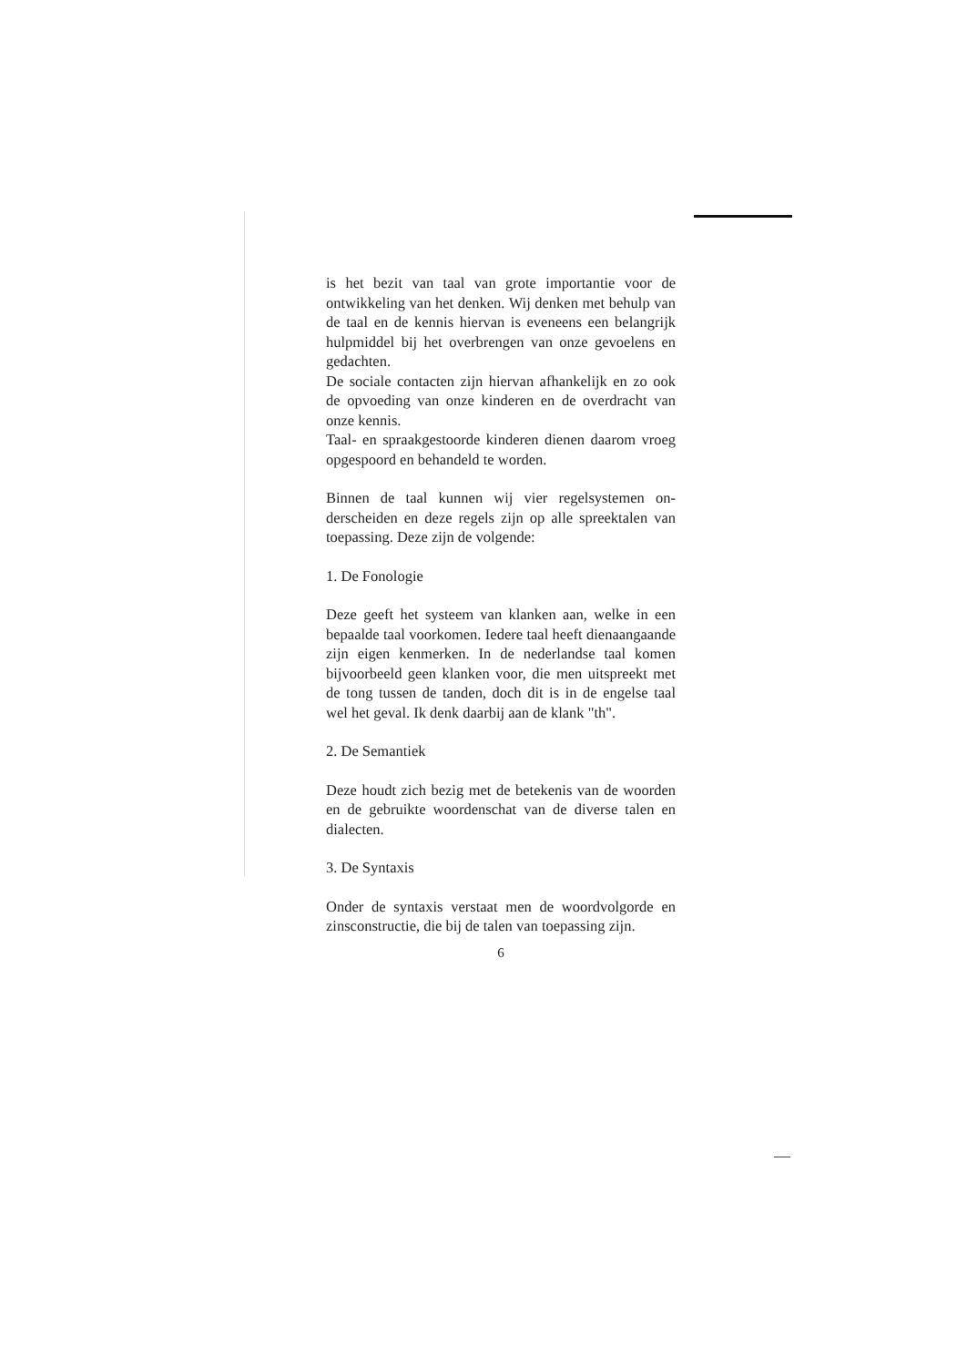is het bezit van taal van grote importantie voor de ontwikkeling van het denken. Wij denken met behulp van de taal en de kennis hiervan is even­eens een belangrijk hulpmiddel bij het overbren­gen van onze gevoelens en gedachten.
De sociale contacten zijn hiervan afhankelijk en zo ook de opvoeding van onze kinderen en de overdracht van onze kennis.
Taal- en spraakgestoorde kinderen dienen daarom vroeg opgespoord en behandeld te worden.
Binnen de taal kunnen wij vier regelsystemen on­derscheiden en deze regels zijn op alle spreektalen van toepassing. Deze zijn de volgende:
1. De Fonologie
Deze geeft het systeem van klanken aan, welke in een bepaalde taal voorkomen. Iedere taal heeft dienaangaande zijn eigen kenmerken. In de ne­derlandse taal komen bijvoorbeeld geen klanken voor, die men uitspreekt met de tong tussen de tanden, doch dit is in de engelse taal wel het geval. Ik denk daarbij aan de klank "th".
2. De Semantiek
Deze houdt zich bezig met de betekenis van de woorden en de gebruikte woordenschat van de diverse talen en dialecten.
3. De Syntaxis
Onder de syntaxis verstaat men de woordvolgorde en zinsconstructie, die bij de talen van toepassing zijn.
6